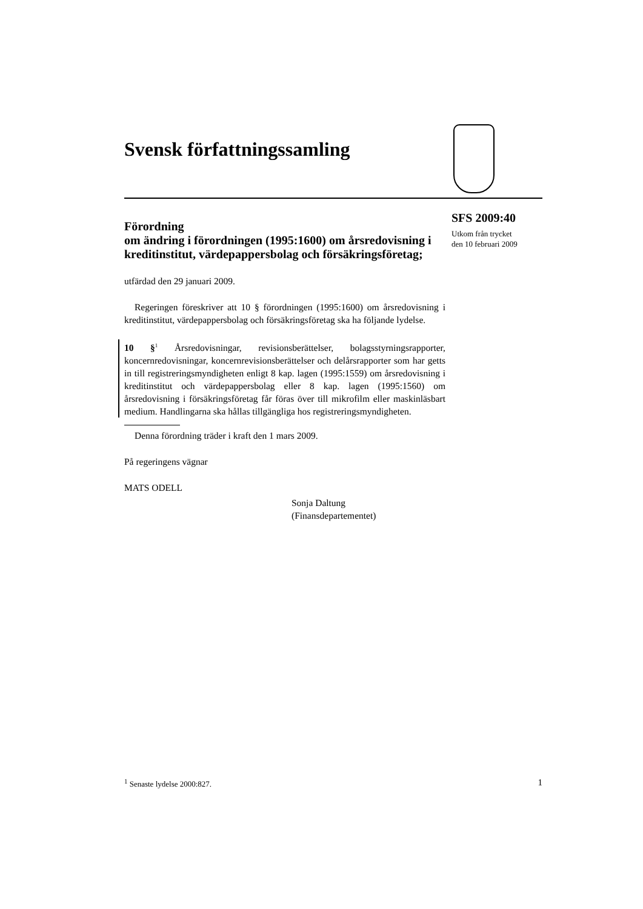Svensk författningssamling
Förordning
om ändring i förordningen (1995:1600) om årsredovisning i kreditinstitut, värdepappersbolag och försäkringsföretag;
utfärdad den 29 januari 2009.
Regeringen föreskriver att 10 § förordningen (1995:1600) om årsredovisning i kreditinstitut, värdepappersbolag och försäkringsföretag ska ha följande lydelse.
10 §<sup>1</sup> Årsredovisningar, revisionsberättelser, bolagsstyrningsrapporter, koncernredovisningar, koncernrevisionsberättelser och delårsrapporter som har getts in till registreringsmyndigheten enligt 8 kap. lagen (1995:1559) om årsredovisning i kreditinstitut och värdepappersbolag eller 8 kap. lagen (1995:1560) om årsredovisning i försäkringsföretag får föras över till mikrofilm eller maskinläsbart medium. Handlingarna ska hållas tillgängliga hos registreringsmyndigheten.
Denna förordning träder i kraft den 1 mars 2009.
På regeringens vägnar
MATS ODELL
Sonja Daltung
(Finansdepartementet)
SFS 2009:40
Utkom från trycket
den 10 februari 2009
<sup>1</sup> Senaste lydelse 2000:827. 1